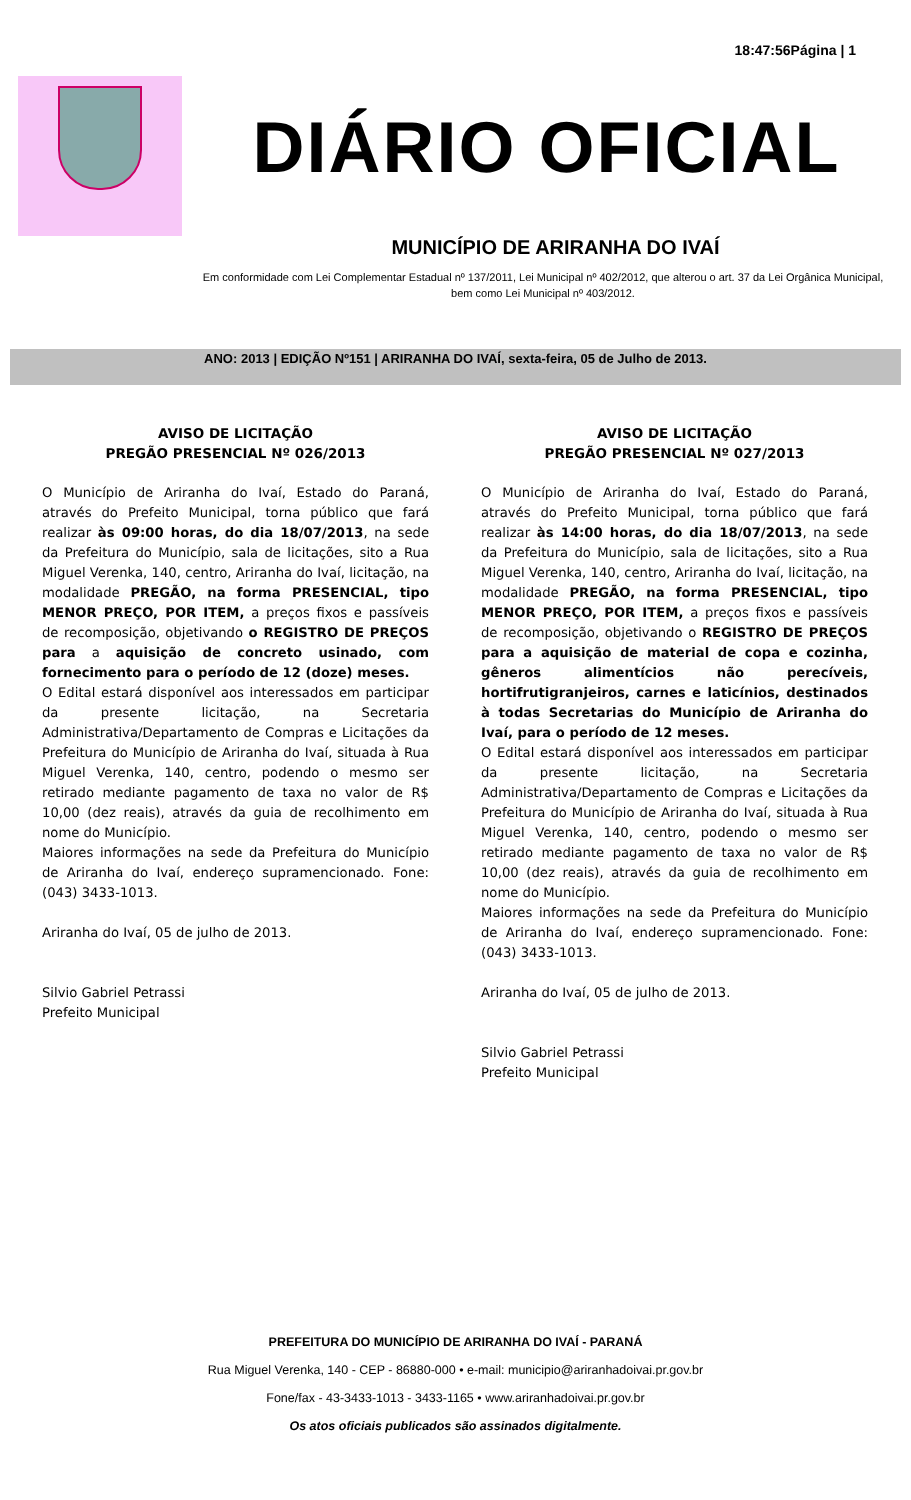18:47:56Página | 1
DIÁRIO OFICIAL
MUNICÍPIO DE ARIRANHA DO IVAÍ
Em conformidade com Lei Complementar Estadual nº 137/2011, Lei Municipal nº 402/2012, que alterou o art. 37 da Lei Orgânica Municipal, bem como Lei Municipal nº 403/2012.
ANO: 2013 | EDIÇÃO Nº151 | ARIRANHA DO IVAÍ, sexta-feira, 05 de Julho de 2013.
AVISO DE LICITAÇÃO
PREGÃO PRESENCIAL Nº 026/2013
O Município de Ariranha do Ivaí, Estado do Paraná, através do Prefeito Municipal, torna público que fará realizar às 09:00 horas, do dia 18/07/2013, na sede da Prefeitura do Município, sala de licitações, sito a Rua Miguel Verenka, 140, centro, Ariranha do Ivaí, licitação, na modalidade PREGÃO, na forma PRESENCIAL, tipo MENOR PREÇO, POR ITEM, a preços fixos e passíveis de recomposição, objetivando o REGISTRO DE PREÇOS para a aquisição de concreto usinado, com fornecimento para o período de 12 (doze) meses.
O Edital estará disponível aos interessados em participar da presente licitação, na Secretaria Administrativa/Departamento de Compras e Licitações da Prefeitura do Município de Ariranha do Ivaí, situada à Rua Miguel Verenka, 140, centro, podendo o mesmo ser retirado mediante pagamento de taxa no valor de R$ 10,00 (dez reais), através da guia de recolhimento em nome do Município.
Maiores informações na sede da Prefeitura do Município de Ariranha do Ivaí, endereço supramencionado. Fone: (043) 3433-1013.
Ariranha do Ivaí, 05 de julho de 2013.
Silvio Gabriel Petrassi
Prefeito Municipal
AVISO DE LICITAÇÃO
PREGÃO PRESENCIAL Nº 027/2013
O Município de Ariranha do Ivaí, Estado do Paraná, através do Prefeito Municipal, torna público que fará realizar às 14:00 horas, do dia 18/07/2013, na sede da Prefeitura do Município, sala de licitações, sito a Rua Miguel Verenka, 140, centro, Ariranha do Ivaí, licitação, na modalidade PREGÃO, na forma PRESENCIAL, tipo MENOR PREÇO, POR ITEM, a preços fixos e passíveis de recomposição, objetivando o REGISTRO DE PREÇOS para a aquisição de material de copa e cozinha, gêneros alimentícios não perecíveis, hortifrutigranjeiros, carnes e laticínios, destinados à todas Secretarias do Município de Ariranha do Ivaí, para o período de 12 meses.
O Edital estará disponível aos interessados em participar da presente licitação, na Secretaria Administrativa/Departamento de Compras e Licitações da Prefeitura do Município de Ariranha do Ivaí, situada à Rua Miguel Verenka, 140, centro, podendo o mesmo ser retirado mediante pagamento de taxa no valor de R$ 10,00 (dez reais), através da guia de recolhimento em nome do Município.
Maiores informações na sede da Prefeitura do Município de Ariranha do Ivaí, endereço supramencionado. Fone: (043) 3433-1013.
Ariranha do Ivaí, 05 de julho de 2013.
Silvio Gabriel Petrassi
Prefeito Municipal
PREFEITURA DO MUNICÍPIO DE ARIRANHA DO IVAÍ - PARANÁ
Rua Miguel Verenka, 140 - CEP - 86880-000 • e-mail: municipio@ariranhadoivai.pr.gov.br
Fone/fax - 43-3433-1013 - 3433-1165 • www.ariranhadoivai.pr.gov.br
Os atos oficiais publicados são assinados digitalmente.